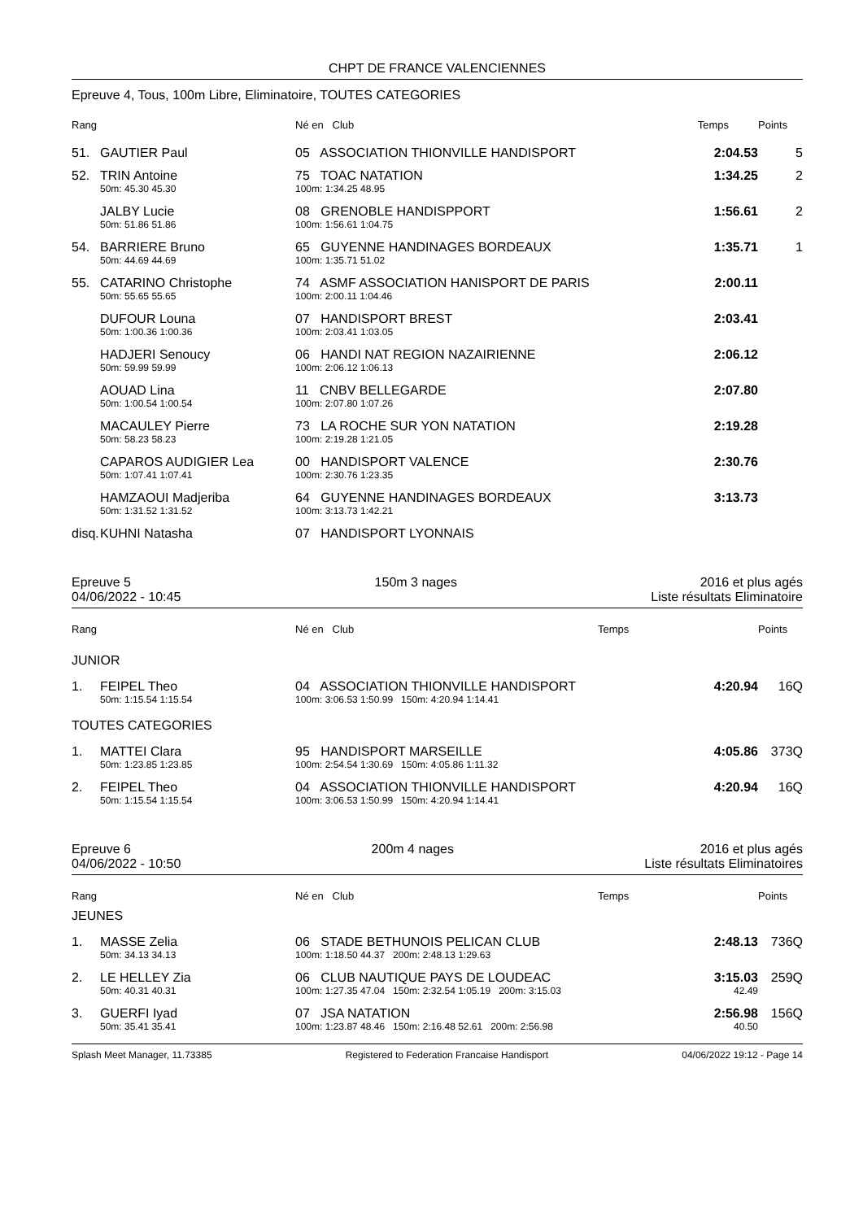CHPT DE FRANCE VALENCIENNES
Epreuve 4, Tous, 100m Libre, Eliminatoire, TOUTES CATEGORIES
| Rang | | Né en Club | Temps | Points |
| --- | --- | --- | --- | --- |
| 51. | GAUTIER Paul | 05 ASSOCIATION THIONVILLE HANDISPORT | 2:04.53 | 5 |
| 52. | TRIN Antoine | 75 TOAC NATATION | 1:34.25 | 2 |
| | 50m: 45.30 45.30 | 100m: 1:34.25 48.95 | | |
| | JALBY Lucie | 08 GRENOBLE HANDISPPORT | 1:56.61 | 2 |
| | 50m: 51.86 51.86 | 100m: 1:56.61 1:04.75 | | |
| 54. | BARRIERE Bruno | 65 GUYENNE HANDINAGES BORDEAUX | 1:35.71 | 1 |
| | 50m: 44.69 44.69 | 100m: 1:35.71 51.02 | | |
| 55. | CATARINO Christophe | 74 ASMF ASSOCIATION HANISPORT DE PARIS | 2:00.11 | |
| | 50m: 55.65 55.65 | 100m: 2:00.11 1:04.46 | | |
| | DUFOUR Louna | 07 HANDISPORT BREST | 2:03.41 | |
| | 50m: 1:00.36 1:00.36 | 100m: 2:03.41 1:03.05 | | |
| | HADJERI Senoucy | 06 HANDI NAT REGION NAZAIRIENNE | 2:06.12 | |
| | 50m: 59.99 59.99 | 100m: 2:06.12 1:06.13 | | |
| | AOUAD Lina | 11 CNBV BELLEGARDE | 2:07.80 | |
| | 50m: 1:00.54 1:00.54 | 100m: 2:07.80 1:07.26 | | |
| | MACAULEY Pierre | 73 LA ROCHE SUR YON NATATION | 2:19.28 | |
| | 50m: 58.23 58.23 | 100m: 2:19.28 1:21.05 | | |
| | CAPAROS AUDIGIER Lea | 00 HANDISPORT VALENCE | 2:30.76 | |
| | 50m: 1:07.41 1:07.41 | 100m: 2:30.76 1:23.35 | | |
| | HAMZAOUI Madjeriba | 64 GUYENNE HANDINAGES BORDEAUX | 3:13.73 | |
| | 50m: 1:31.52 1:31.52 | 100m: 3:13.73 1:42.21 | | |
| disq. | KUHNI Natasha | 07 HANDISPORT LYONNAIS | | |
Epreuve 5
04/06/2022 - 10:45
150m 3 nages 2016 et plus agés
Liste résultats Eliminatoire
| Rang | | Né en Club | Temps | Points |
| --- | --- | --- | --- | --- |
JUNIOR
| 1. | FEIPEL Theo | 04 ASSOCIATION THIONVILLE HANDISPORT | 4:20.94 | 16Q |
| | 50m: 1:15.54 1:15.54 | 100m: 3:06.53 1:50.99 150m: 4:20.94 1:14.41 | | |
TOUTES CATEGORIES
| 1. | MATTEI Clara | 95 HANDISPORT MARSEILLE | 4:05.86 | 373Q |
| | 50m: 1:23.85 1:23.85 | 100m: 2:54.54 1:30.69 150m: 4:05.86 1:11.32 | | |
| 2. | FEIPEL Theo | 04 ASSOCIATION THIONVILLE HANDISPORT | 4:20.94 | 16Q |
| | 50m: 1:15.54 1:15.54 | 100m: 3:06.53 1:50.99 150m: 4:20.94 1:14.41 | | |
Epreuve 6
04/06/2022 - 10:50
200m 4 nages 2016 et plus agés
Liste résultats Eliminatoires
| Rang | | Né en Club | Temps | Points |
| --- | --- | --- | --- | --- |
JEUNES
| 1. | MASSE Zelia | 06 STADE BETHUNOIS PELICAN CLUB | 2:48.13 | 736Q |
| | 50m: 34.13 34.13 | 100m: 1:18.50 44.37 200m: 2:48.13 1:29.63 | | |
| 2. | LE HELLEY Zia | 06 CLUB NAUTIQUE PAYS DE LOUDEAC | 3:15.03 | 259Q |
| | 50m: 40.31 40.31 | 100m: 1:27.35 47.04 150m: 2:32.54 1:05.19 200m: 3:15.03 | 42.49 | |
| 3. | GUERFI Iyad | 07 JSA NATATION | 2:56.98 | 156Q |
| | 50m: 35.41 35.41 | 100m: 1:23.87 48.46 150m: 2:16.48 52.61 200m: 2:56.98 | 40.50 | |
Splash Meet Manager, 11.73385 Registered to Federation Francaise Handisport
04/06/2022 19:12 - Page 14